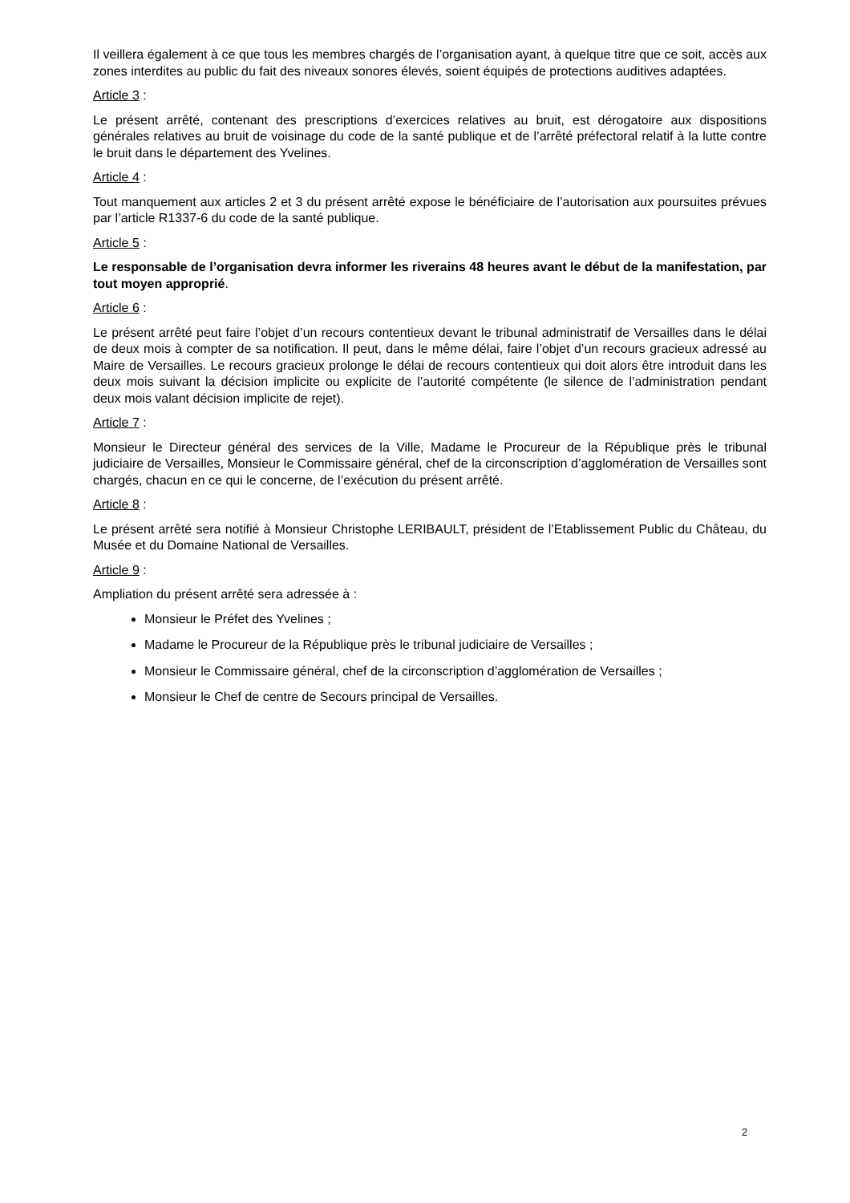Il veillera également à ce que tous les membres chargés de l’organisation ayant, à quelque titre que ce soit, accès aux zones interdites au public du fait des niveaux sonores élevés, soient équipés de protections auditives adaptées.
Article 3 :
Le présent arrêté, contenant des prescriptions d’exercices relatives au bruit, est dérogatoire aux dispositions générales relatives au bruit de voisinage du code de la santé publique et de l’arrêté préfectoral relatif à la lutte contre le bruit dans le département des Yvelines.
Article 4 :
Tout manquement aux articles 2 et 3 du présent arrêté expose le bénéficiaire de l’autorisation aux poursuites prévues par l’article R1337-6 du code de la santé publique.
Article 5 :
Le responsable de l’organisation devra informer les riverains 48 heures avant le début de la manifestation, par tout moyen approprié.
Article 6 :
Le présent arrêté peut faire l’objet d’un recours contentieux devant le tribunal administratif de Versailles dans le délai de deux mois à compter de sa notification. Il peut, dans le même délai, faire l’objet d’un recours gracieux adressé au Maire de Versailles. Le recours gracieux prolonge le délai de recours contentieux qui doit alors être introduit dans les deux mois suivant la décision implicite ou explicite de l’autorité compétente (le silence de l’administration pendant deux mois valant décision implicite de rejet).
Article 7 :
Monsieur le Directeur général des services de la Ville, Madame le Procureur de la République près le tribunal judiciaire de Versailles, Monsieur le Commissaire général, chef de la circonscription d’agglomération de Versailles sont chargés, chacun en ce qui le concerne, de l’exécution du présent arrêté.
Article 8 :
Le présent arrêté sera notifié à Monsieur Christophe LERIBAULT, président de l’Etablissement Public du Château, du Musée et du Domaine National de Versailles.
Article 9 :
Ampliation du présent arrêté sera adressée à :
Monsieur le Préfet des Yvelines ;
Madame le Procureur de la République près le tribunal judiciaire de Versailles ;
Monsieur le Commissaire général, chef de la circonscription d’agglomération de Versailles ;
Monsieur le Chef de centre de Secours principal de Versailles.
2